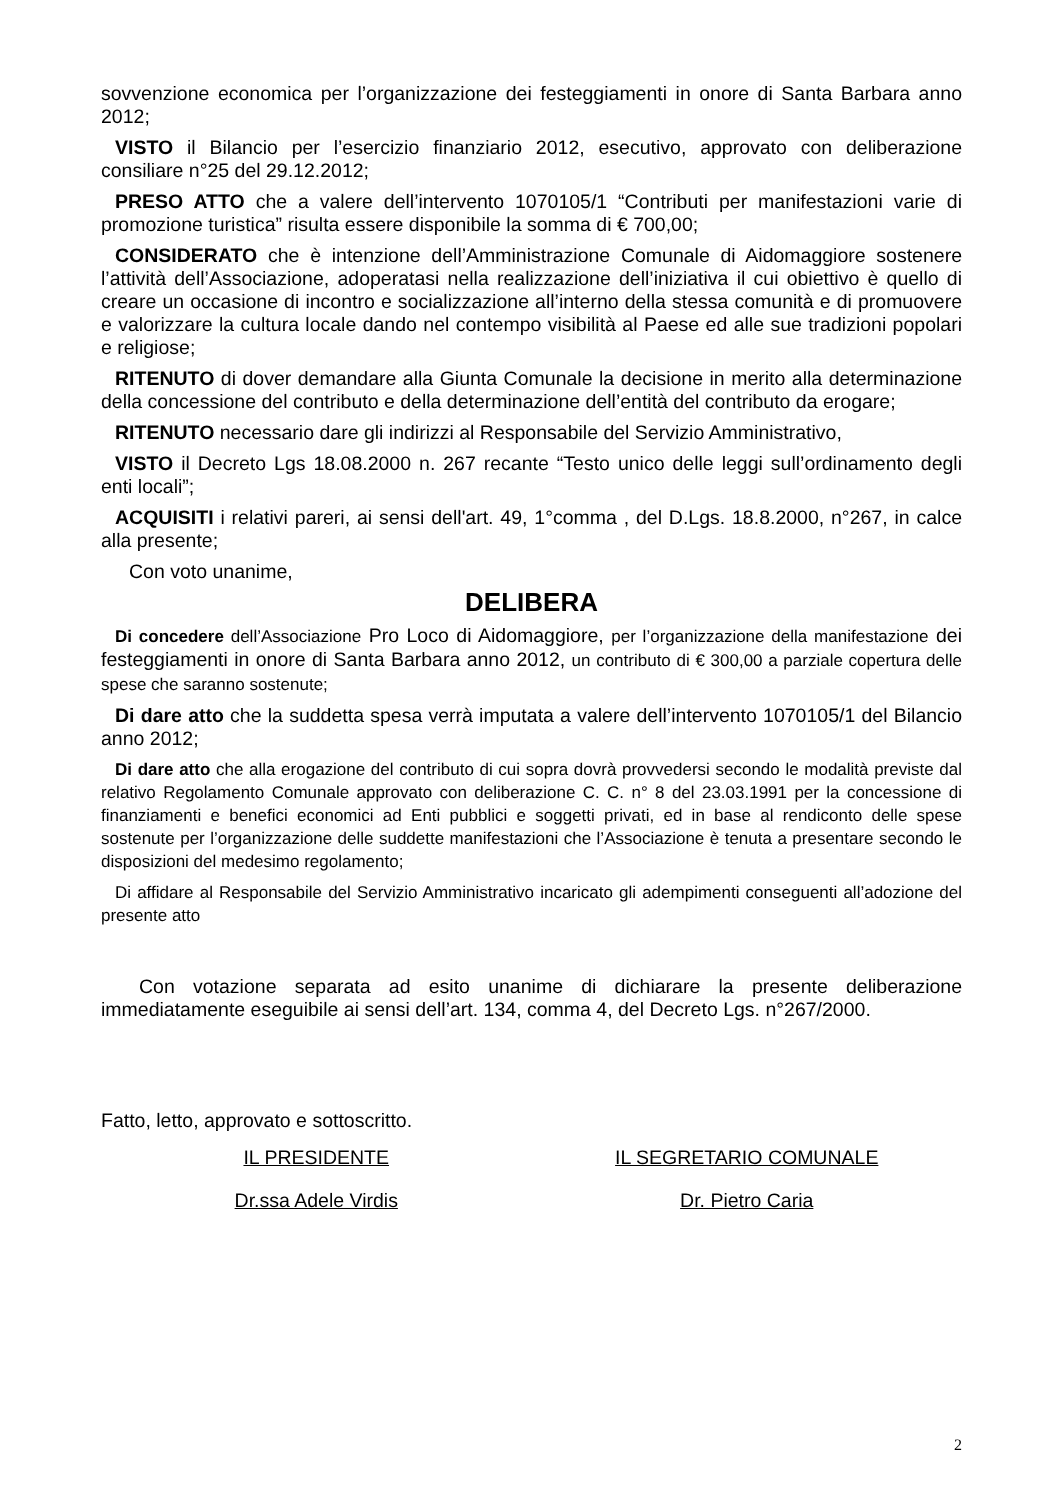sovvenzione economica per l’organizzazione dei festeggiamenti in onore di Santa Barbara anno 2012;
VISTO il Bilancio per l’esercizio finanziario 2012, esecutivo, approvato con deliberazione consiliare n°25 del 29.12.2012;
PRESO ATTO che a valere dell’intervento 1070105/1 “Contributi per manifestazioni varie di promozione turistica” risulta essere disponibile la somma di € 700,00;
CONSIDERATO che è intenzione dell’Amministrazione Comunale di Aidomaggiore sostenere l’attività dell’Associazione, adoperatasi nella realizzazione dell’iniziativa il cui obiettivo è quello di creare un occasione di incontro e socializzazione all’interno della stessa comunità e di promuovere e valorizzare la cultura locale dando nel contempo visibilità al Paese ed alle sue tradizioni popolari e religiose;
RITENUTO di dover demandare alla Giunta Comunale la decisione in merito alla determinazione della concessione del contributo e della determinazione dell’entità del contributo da erogare;
RITENUTO necessario dare gli indirizzi al Responsabile del Servizio Amministrativo,
VISTO il Decreto Lgs 18.08.2000 n. 267 recante “Testo unico delle leggi sull’ordinamento degli enti locali”;
ACQUISITI i relativi pareri, ai sensi dell'art. 49, 1°comma , del D.Lgs. 18.8.2000, n°267, in calce alla presente;
Con voto unanime,
DELIBERA
Di concedere dell’Associazione Pro Loco di Aidomaggiore, per l’organizzazione della manifestazione dei festeggiamenti in onore di Santa Barbara anno 2012, un contributo di € 300,00 a parziale copertura delle spese che saranno sostenute;
Di dare atto che la suddetta spesa verrà imputata a valere dell’intervento 1070105/1 del Bilancio anno 2012;
Di dare atto che alla erogazione del contributo di cui sopra dovrà provvedersi secondo le modalità previste dal relativo Regolamento Comunale approvato con deliberazione C. C. n° 8 del 23.03.1991 per la concessione di finanziamenti e benefici economici ad Enti pubblici e soggetti privati, ed in base al rendiconto delle spese sostenute per l’organizzazione delle suddette manifestazioni che l’Associazione è tenuta a presentare secondo le disposizioni del medesimo regolamento;
Di affidare al Responsabile del Servizio Amministrativo incaricato gli adempimenti conseguenti all’adozione del presente atto
Con votazione separata ad esito unanime di dichiarare la presente deliberazione immediatamente eseguibile ai sensi dell’art. 134, comma 4, del Decreto Lgs. n°267/2000.
Fatto, letto, approvato e sottoscritto.
IL PRESIDENTE IL SEGRETARIO COMUNALE
Dr.ssa Adele Virdis Dr. Pietro Caria
2